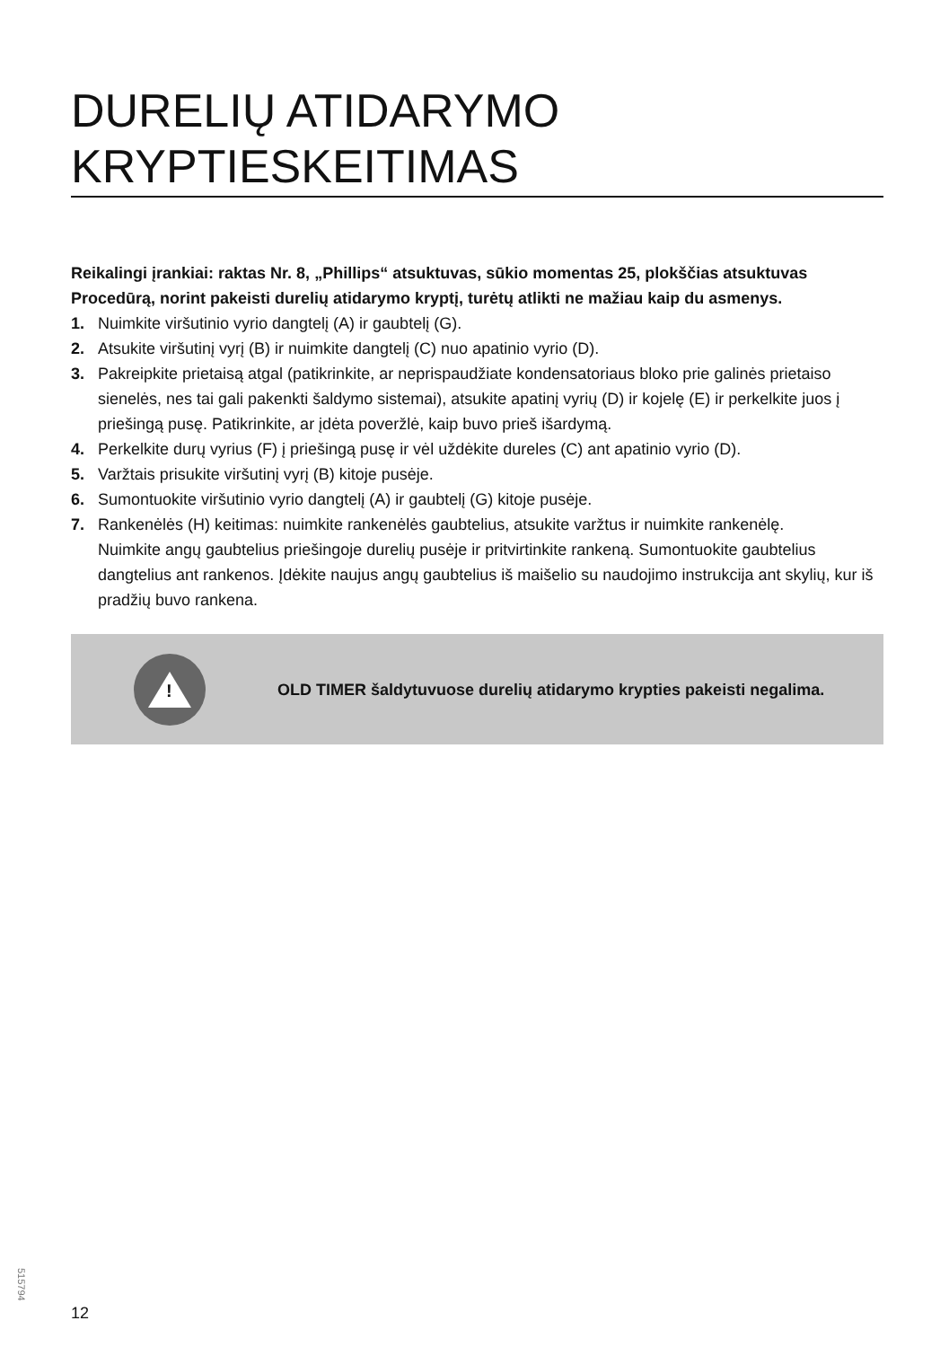DURELIŲ ATIDARYMO KRYPTIESKEITIMAS
Reikalingi įrankiai: raktas Nr. 8, „Phillips“ atsuktuvas, sūkio momentas 25, plokščias atsuktuvas
Procedūrą, norint pakeisti durelių atidarymo kryptį, turėtų atlikti ne mažiau kaip du asmenys.
1. Nuimkite viršutinio vyrio dangtelį (A) ir gaubtelį (G).
2. Atsukite viršutinį vyrį (B) ir nuimkite dangtelį (C) nuo apatinio vyrio (D).
3. Pakreipkite prietaisą atgal (patikrinkite, ar neprispaudžiate kondensatoriaus bloko prie galinės prietaiso sienelės, nes tai gali pakenkti šaldymo sistemai), atsukite apatinį vyrių (D) ir kojelę (E) ir perkelkite juos į priešingą pusę. Patikrinkite, ar įdėta poveržlė, kaip buvo prieš išardymą.
4. Perkelkite durų vyrius (F) į priešingą pusę ir vėl uždėkite dureles (C) ant apatinio vyrio (D).
5. Varžtais prisukite viršutinį vyrį (B) kitoje pusėje.
6. Sumontuokite viršutinio vyrio dangtelį (A) ir gaubtelį (G) kitoje pusėje.
7. Rankenėlės (H) keitimas: nuimkite rankenėlės gaubtelius, atsukite varžtus ir nuimkite rankenėlę.
Nuimkite angų gaubtelius priešingoje durelių pusėje ir pritvirtinkite rankeną. Sumontuokite gaubtelius dangtelius ant rankenos. Įdėkite naujus angų gaubtelius iš maišelio su naudojimo instrukcija ant skylių, kur iš pradžių buvo rankena.
!
OLD TIMER šaldytuvuose durelių atidarymo krypties pakeisti negalima.
515794
12